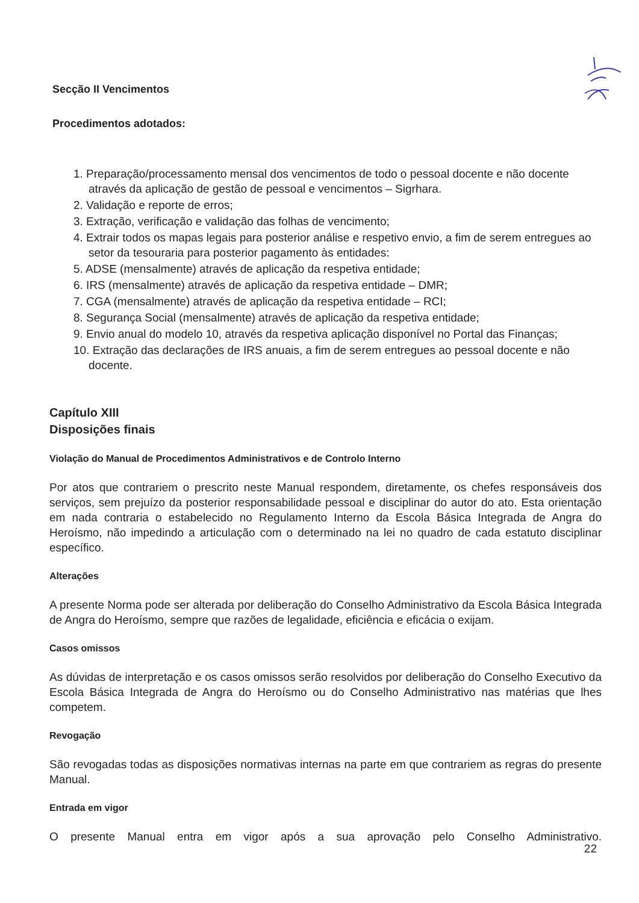Secção II Vencimentos
Procedimentos adotados:
1. Preparação/processamento mensal dos vencimentos de todo o pessoal docente e não docente através da aplicação de gestão de pessoal e vencimentos – Sigrhara.
2. Validação e reporte de erros;
3. Extração, verificação e validação das folhas de vencimento;
4. Extrair todos os mapas legais para posterior análise e respetivo envio, a fim de serem entregues ao setor da tesouraria para posterior pagamento às entidades:
5. ADSE (mensalmente) através de aplicação da respetiva entidade;
6. IRS (mensalmente) através de aplicação da respetiva entidade – DMR;
7. CGA (mensalmente) através de aplicação da respetiva entidade – RCI;
8. Segurança Social (mensalmente) através de aplicação da respetiva entidade;
9. Envio anual do modelo 10, através da respetiva aplicação disponível no Portal das Finanças;
10. Extração das declarações de IRS anuais, a fim de serem entregues ao pessoal docente e não docente.
Capítulo XIII
Disposições finais
Violação do Manual de Procedimentos Administrativos e de Controlo Interno
Por atos que contrariem o prescrito neste Manual respondem, diretamente, os chefes responsáveis dos serviços, sem prejuízo da posterior responsabilidade pessoal e disciplinar do autor do ato. Esta orientação em nada contraria o estabelecido no Regulamento Interno da Escola Básica Integrada de Angra do Heroísmo, não impedindo a articulação com o determinado na lei no quadro de cada estatuto disciplinar específico.
Alterações
A presente Norma pode ser alterada por deliberação do Conselho Administrativo da Escola Básica Integrada de Angra do Heroísmo, sempre que razões de legalidade, eficiência e eficácia o exijam.
Casos omissos
As dúvidas de interpretação e os casos omissos serão resolvidos por deliberação do Conselho Executivo da Escola Básica Integrada de Angra do Heroísmo ou do Conselho Administrativo nas matérias que lhes competem.
Revogação
São revogadas todas as disposições normativas internas na parte em que contrariem as regras do presente Manual.
Entrada em vigor
O presente Manual entra em vigor após a sua aprovação pelo Conselho Administrativo.
22